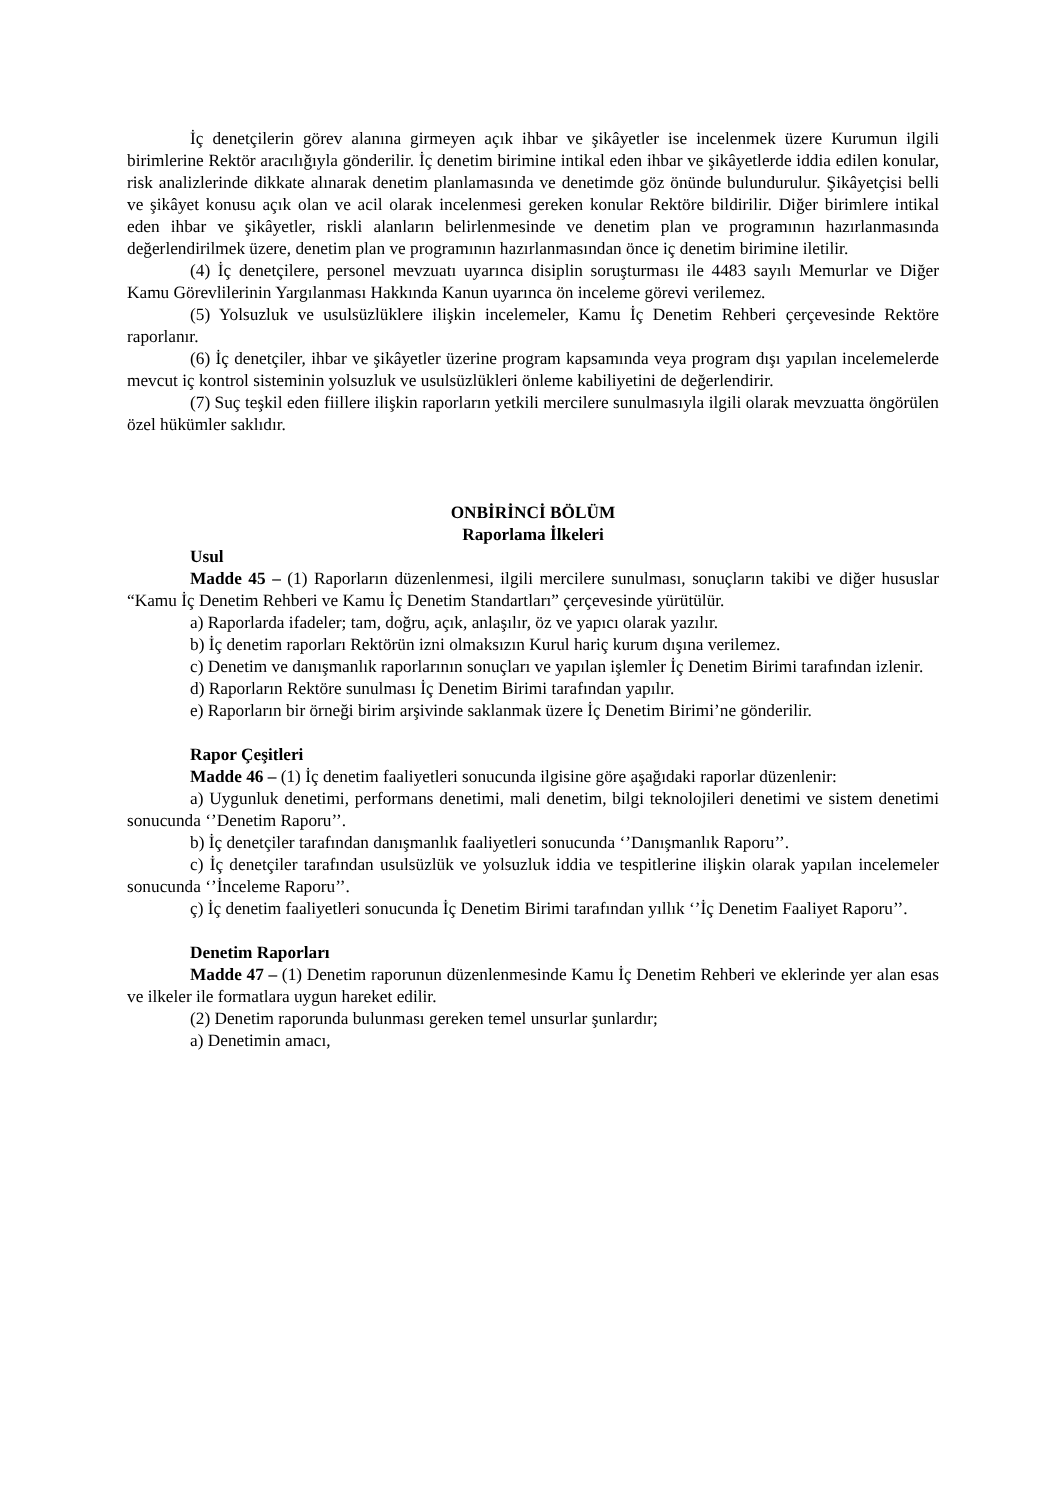İç denetçilerin görev alanına girmeyen açık ihbar ve şikâyetler ise incelenmek üzere Kurumun ilgili birimlerine Rektör aracılığıyla gönderilir. İç denetim birimine intikal eden ihbar ve şikâyetlerde iddia edilen konular, risk analizlerinde dikkate alınarak denetim planlamasında ve denetimde göz önünde bulundurulur. Şikâyetçisi belli ve şikâyet konusu açık olan ve acil olarak incelenmesi gereken konular Rektöre bildirilir. Diğer birimlere intikal eden ihbar ve şikâyetler, riskli alanların belirlenmesinde ve denetim plan ve programının hazırlanmasında değerlendirilmek üzere, denetim plan ve programının hazırlanmasından önce iç denetim birimine iletilir.
(4) İç denetçilere, personel mevzuatı uyarınca disiplin soruşturması ile 4483 sayılı Memurlar ve Diğer Kamu Görevlilerinin Yargılanması Hakkında Kanun uyarınca ön inceleme görevi verilemez.
(5) Yolsuzluk ve usulsüzlüklere ilişkin incelemeler, Kamu İç Denetim Rehberi çerçevesinde Rektöre raporlanır.
(6) İç denetçiler, ihbar ve şikâyetler üzerine program kapsamında veya program dışı yapılan incelemelerde mevcut iç kontrol sisteminin yolsuzluk ve usulsüzlükleri önleme kabiliyetini de değerlendirir.
(7) Suç teşkil eden fiillere ilişkin raporların yetkili mercilere sunulmasıyla ilgili olarak mevzuatta öngörülen özel hükümler saklıdır.
ONBİRİNCİ BÖLÜM
Raporlama İlkeleri
Usul
Madde 45 – (1) Raporların düzenlenmesi, ilgili mercilere sunulması, sonuçların takibi ve diğer hususlar “Kamu İç Denetim Rehberi ve Kamu İç Denetim Standartları” çerçevesinde yürütülür.
a) Raporlarda ifadeler; tam, doğru, açık, anlaşılır, öz ve yapıcı olarak yazılır.
b) İç denetim raporları Rektörün izni olmaksızın Kurul hariç kurum dışına verilemez.
c) Denetim ve danışmanlık raporlarının sonuçları ve yapılan işlemler İç Denetim Birimi tarafından izlenir.
d) Raporların Rektöre sunulması İç Denetim Birimi tarafından yapılır.
e) Raporların bir örneği birim arşivinde saklanmak üzere İç Denetim Birimi’ne gönderilir.
Rapor Çeşitleri
Madde 46 – (1) İç denetim faaliyetleri sonucunda ilgisine göre aşağıdaki raporlar düzenlenir:
a) Uygunluk denetimi, performans denetimi, mali denetim, bilgi teknolojileri denetimi ve sistem denetimi sonucunda ‘’Denetim Raporu’’.
b) İç denetçiler tarafından danışmanlık faaliyetleri sonucunda ‘’Danışmanlık Raporu’’.
c) İç denetçiler tarafından usulsüzlük ve yolsuzluk iddia ve tespitlerine ilişkin olarak yapılan incelemeler sonucunda ‘’İnceleme Raporu’’.
ç) İç denetim faaliyetleri sonucunda İç Denetim Birimi tarafından yıllık ‘’İç Denetim Faaliyet Raporu’’.
Denetim Raporları
Madde 47 – (1) Denetim raporunun düzenlenmesinde Kamu İç Denetim Rehberi ve eklerinde yer alan esas ve ilkeler ile formatlara uygun hareket edilir.
(2) Denetim raporunda bulunması gereken temel unsurlar şunlardır;
a) Denetimin amacı,